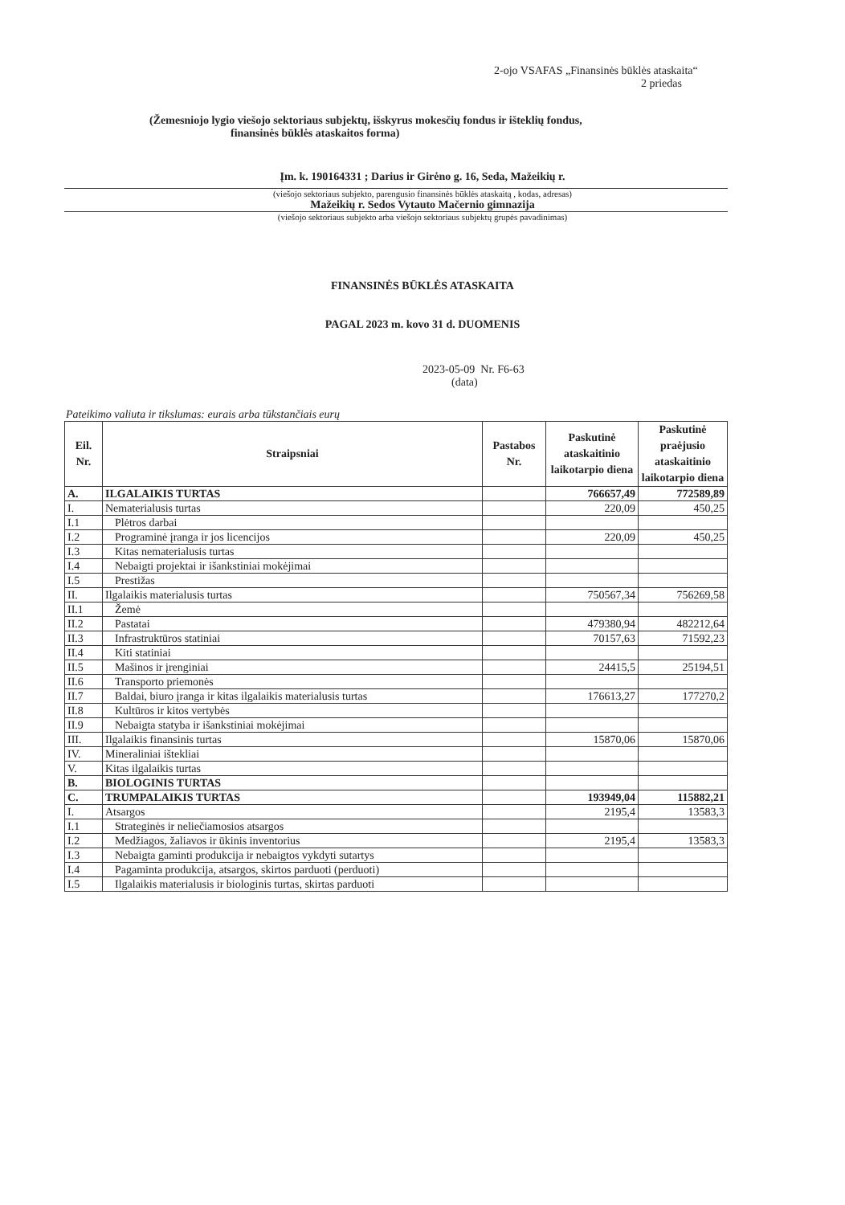2-ojo VSAFAS „Finansinės būklės ataskaita“
2 priedas
(Žemesniojo lygio viešojo sektoriaus subjektų, išskyrus mokesčių fondus ir išteklių fondus,
finansinės būklės ataskaitos forma)
Įm. k. 190164331 ; Darius ir Girėno g. 16, Seda, Mažeikių r.
(viešojo sektoriaus subjekto, parengusio finansinės būklės ataskaitą , kodas, adresas)
Mažeikių r. Sedos Vytauto Mačernio gimnazija
(viešojo sektoriaus subjekto arba viešojo sektoriaus subjektų grupės pavadinimas)
FINANSINĖS BŪKLĖS ATASKAITA
PAGAL 2023 m. kovo 31 d. DUOMENIS
2023-05-09 Nr. F6-63
(data)
Pateikimo valiuta ir tikslumas: eurais arba tūkstančiais eurų
| Eil. Nr. | Straipsniai | Pastabos Nr. | Paskutinė ataskaitinio laikotarpio diena | Paskutinė praėjusio ataskaitinio laikotarpio diena |
| --- | --- | --- | --- | --- |
| A. | ILGALAIKIS TURTAS | | 766657,49 | 772589,89 |
| I. | Nematerialusis turtas | | 220,09 | 450,25 |
| I.1 | Plėtros darbai | | | |
| I.2 | Programinė įranga ir jos licencijos | | 220,09 | 450,25 |
| I.3 | Kitas nematerialusis turtas | | | |
| I.4 | Nebaigti projektai ir išankstiniai mokėjimai | | | |
| I.5 | Prestižas | | | |
| II. | Ilgalaikis materialusis turtas | | 750567,34 | 756269,58 |
| II.1 | Žemė | | | |
| II.2 | Pastatai | | 479380,94 | 482212,64 |
| II.3 | Infrastruktūros statiniai | | 70157,63 | 71592,23 |
| II.4 | Kiti statiniai | | | |
| II.5 | Mašinos ir įrenginiai | | 24415,5 | 25194,51 |
| II.6 | Transporto priemonės | | | |
| II.7 | Baldai, biuro įranga ir kitas ilgalaikis materialusis turtas | | 176613,27 | 177270,2 |
| II.8 | Kultūros ir kitos vertybės | | | |
| II.9 | Nebaigta statyba ir išankstiniai mokėjimai | | | |
| III. | Ilgalaikis finansinis turtas | | 15870,06 | 15870,06 |
| IV. | Mineraliniai ištekliai | | | |
| V. | Kitas ilgalaikis turtas | | | |
| B. | BIOLOGINIS TURTAS | | | |
| C. | TRUMPALAIKIS TURTAS | | 193949,04 | 115882,21 |
| I. | Atsargos | | 2195,4 | 13583,3 |
| I.1 | Strateginės ir neliečiamosios atsargos | | | |
| I.2 | Medžiagos, žaliavos ir ūkinis inventorius | | 2195,4 | 13583,3 |
| I.3 | Nebaigta gaminti produkcija ir nebaigtos vykdyti sutartys | | | |
| I.4 | Pagaminta produkcija, atsargos, skirtos parduoti (perduoti) | | | |
| I.5 | Ilgalaikis materialusis ir biologinis turtas, skirtas parduoti | | | |